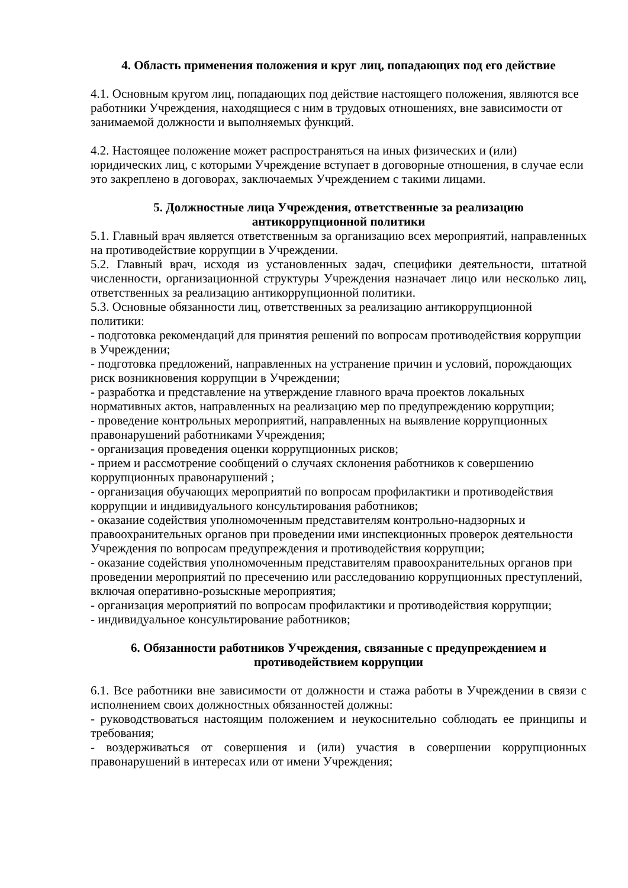4. Область применения положения и круг лиц, попадающих под его действие
4.1. Основным кругом лиц, попадающих под действие настоящего положения, являются все работники Учреждения, находящиеся с ним в трудовых отношениях, вне зависимости от занимаемой должности и выполняемых функций.
4.2. Настоящее положение может распространяться на иных физических и (или) юридических лиц, с которыми Учреждение вступает в договорные отношения, в случае если это закреплено в договорах, заключаемых Учреждением с такими лицами.
5. Должностные лица Учреждения, ответственные за реализацию
антикоррупционной политики
5.1. Главный врач является ответственным за организацию всех мероприятий, направленных на противодействие коррупции в Учреждении.
5.2. Главный врач, исходя из установленных задач, специфики деятельности, штатной численности, организационной структуры Учреждения назначает лицо или несколько лиц, ответственных за реализацию антикоррупционной политики.
5.3. Основные обязанности лиц, ответственных за реализацию антикоррупционной политики:
- подготовка рекомендаций для принятия решений по вопросам противодействия коррупции в Учреждении;
- подготовка предложений, направленных на устранение причин и условий, порождающих риск возникновения коррупции в Учреждении;
- разработка и представление на утверждение главного врача проектов локальных нормативных актов, направленных на реализацию мер по предупреждению коррупции;
- проведение контрольных мероприятий, направленных на выявление коррупционных правонарушений работниками Учреждения;
- организация проведения оценки коррупционных рисков;
- прием и рассмотрение сообщений о случаях склонения работников к совершению коррупционных правонарушений ;
- организация обучающих мероприятий по вопросам профилактики и противодействия коррупции и индивидуального консультирования работников;
- оказание содействия уполномоченным представителям контрольно-надзорных и правоохранительных органов при проведении ими инспекционных проверок деятельности Учреждения по вопросам предупреждения и противодействия коррупции;
- оказание содействия уполномоченным представителям правоохранительных органов при проведении мероприятий по пресечению или расследованию коррупционных преступлений, включая оперативно-розыскные мероприятия;
- организация мероприятий по вопросам профилактики и противодействия коррупции;
- индивидуальное консультирование работников;
6. Обязанности работников Учреждения, связанные с предупреждением и
противодействием коррупции
6.1. Все работники вне зависимости от должности и стажа работы в Учреждении в связи с исполнением своих должностных обязанностей должны:
- руководствоваться настоящим положением и неукоснительно соблюдать ее принципы и требования;
- воздерживаться от совершения и (или) участия в совершении коррупционных правонарушений в интересах или от имени Учреждения;